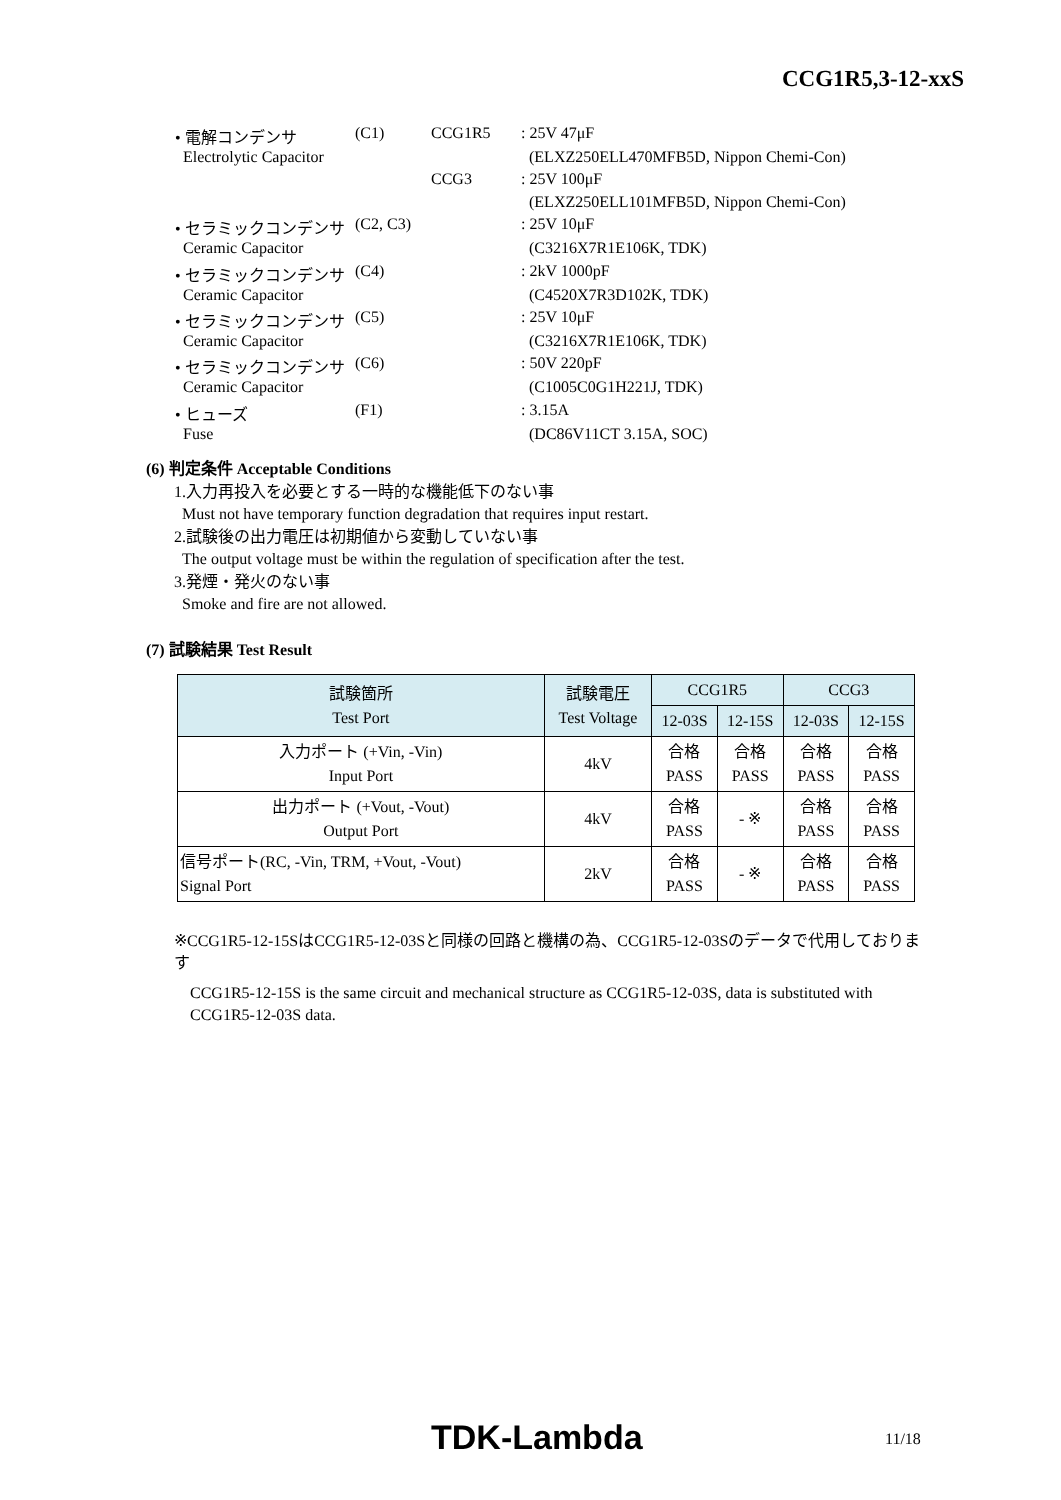CCG1R5,3-12-xxS
| • 電解コンデンサ | (C1) | CCG1R5 | : 25V 47μF |
| Electrolytic Capacitor | | | (ELXZ250ELL470MFB5D, Nippon Chemi-Con) |
| | | CCG3 | : 25V 100μF |
| | | | (ELXZ250ELL101MFB5D, Nippon Chemi-Con) |
| • セラミックコンデンサ | (C2, C3) | | : 25V 10μF |
| Ceramic Capacitor | | | (C3216X7R1E106K, TDK) |
| • セラミックコンデンサ | (C4) | | : 2kV 1000pF |
| Ceramic Capacitor | | | (C4520X7R3D102K, TDK) |
| • セラミックコンデンサ | (C5) | | : 25V 10μF |
| Ceramic Capacitor | | | (C3216X7R1E106K, TDK) |
| • セラミックコンデンサ | (C6) | | : 50V 220pF |
| Ceramic Capacitor | | | (C1005C0G1H221J, TDK) |
| • ヒューズ | (F1) | | : 3.15A |
| Fuse | | | (DC86V11CT 3.15A, SOC) |
(6) 判定条件 Acceptable Conditions
1.入力再投入を必要とする一時的な機能低下のない事
Must not have temporary function degradation that requires input restart.
2.試験後の出力電圧は初期値から変動していない事
The output voltage must be within the regulation of specification after the test.
3.発煙・発火のない事
Smoke and fire are not allowed.
(7) 試験結果 Test Result
| 試験箇所 Test Port | 試験電圧 Test Voltage | CCG1R5 | | CCG3 | |
| --- | --- | --- | --- | --- | --- |
| | | 12-03S | 12-15S | 12-03S | 12-15S |
| 入力ポート (+Vin, -Vin) Input Port | 4kV | 合格 PASS | 合格 PASS | 合格 PASS | 合格 PASS |
| 出力ポート (+Vout, -Vout) Output Port | 4kV | 合格 PASS | - ※ | 合格 PASS | 合格 PASS |
| 信号ポート(RC, -Vin, TRM, +Vout, -Vout) Signal Port | 2kV | 合格 PASS | - ※ | 合格 PASS | 合格 PASS |
※CCG1R5-12-15SはCCG1R5-12-03Sと同様の回路と機構の為、CCG1R5-12-03Sのデータで代用しております
CCG1R5-12-15S is the same circuit and mechanical structure as CCG1R5-12-03S, data is substituted with CCG1R5-12-03S data.
TDK-Lambda 11/18